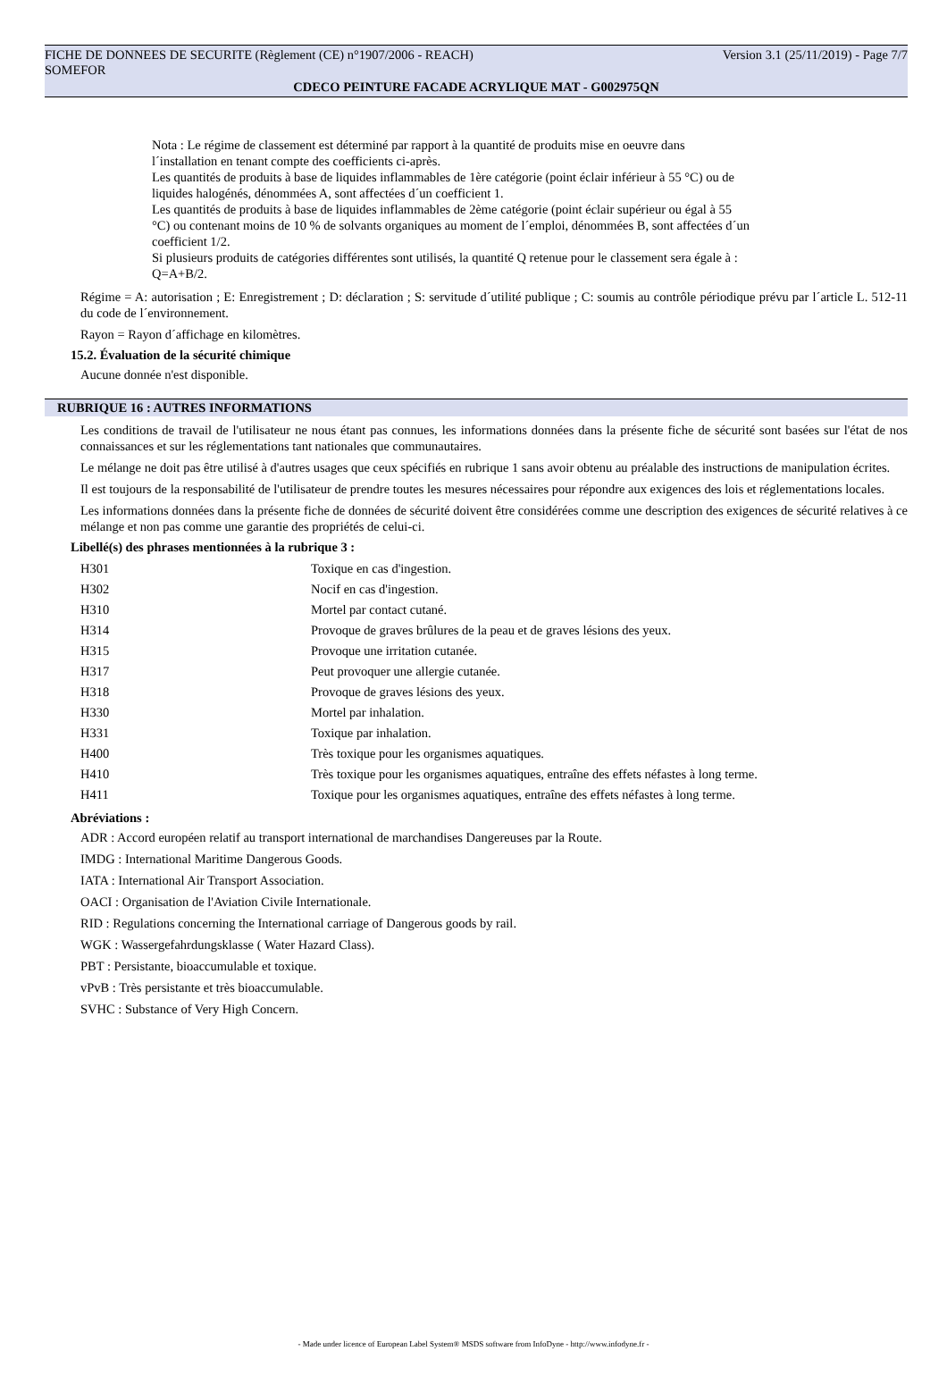FICHE DE DONNEES DE SECURITE (Règlement (CE) n°1907/2006 - REACH) Version 3.1 (25/11/2019) - Page 7/7
SOMEFOR
CDECO PEINTURE FACADE ACRYLIQUE MAT - G002975QN
Nota : Le régime de classement est déterminé par rapport à la quantité de produits mise en oeuvre dans
l´installation en tenant compte des coefficients ci-après.
Les quantités de produits à base de liquides inflammables de 1ère catégorie (point éclair inférieur à 55 °C) ou de
liquides halogénés, dénommées A, sont affectées d´un coefficient 1.
Les quantités de produits à base de liquides inflammables de 2ème catégorie (point éclair supérieur ou égal à 55
°C) ou contenant moins de 10 % de solvants organiques au moment de l´emploi, dénommées B, sont affectées d´un
coefficient 1/2.
Si plusieurs produits de catégories différentes sont utilisés, la quantité Q retenue pour le classement sera égale à :
Q=A+B/2.
Régime = A: autorisation ; E: Enregistrement ; D: déclaration ; S: servitude d´utilité publique ; C: soumis au contrôle périodique prévu par l´article L. 512-11 du code de l´environnement.
Rayon = Rayon d´affichage en kilomètres.
15.2. Évaluation de la sécurité chimique
Aucune donnée n'est disponible.
RUBRIQUE 16 : AUTRES INFORMATIONS
Les conditions de travail de l'utilisateur ne nous étant pas connues, les informations données dans la présente fiche de sécurité sont basées sur l'état de nos connaissances et sur les réglementations tant nationales que communautaires.
Le mélange ne doit pas être utilisé à d'autres usages que ceux spécifiés en rubrique 1 sans avoir obtenu au préalable des instructions de manipulation écrites.
Il est toujours de la responsabilité de l'utilisateur de prendre toutes les mesures nécessaires pour répondre aux exigences des lois et réglementations locales.
Les informations données dans la présente fiche de données de sécurité doivent être considérées comme une description des exigences de sécurité relatives à ce mélange et non pas comme une garantie des propriétés de celui-ci.
Libellé(s) des phrases mentionnées à la rubrique 3 :
| H301 | Toxique en cas d'ingestion. |
| H302 | Nocif en cas d'ingestion. |
| H310 | Mortel par contact cutané. |
| H314 | Provoque de graves brûlures de la peau et de graves lésions des yeux. |
| H315 | Provoque une irritation cutanée. |
| H317 | Peut provoquer une allergie cutanée. |
| H318 | Provoque de graves lésions des yeux. |
| H330 | Mortel par inhalation. |
| H331 | Toxique par inhalation. |
| H400 | Très toxique pour les organismes aquatiques. |
| H410 | Très toxique pour les organismes aquatiques, entraîne des effets néfastes à long terme. |
| H411 | Toxique pour les organismes aquatiques, entraîne des effets néfastes à long terme. |
Abréviations :
ADR : Accord européen relatif au transport international de marchandises Dangereuses par la Route.
IMDG : International Maritime Dangerous Goods.
IATA : International Air Transport Association.
OACI : Organisation de l'Aviation Civile Internationale.
RID : Regulations concerning the International carriage of Dangerous goods by rail.
WGK : Wassergefahrdungsklasse ( Water Hazard Class).
PBT : Persistante, bioaccumulable et toxique.
vPvB : Très persistante et très bioaccumulable.
SVHC : Substance of Very High Concern.
- Made under licence of European Label System® MSDS software from InfoDyne - http://www.infodyne.fr -